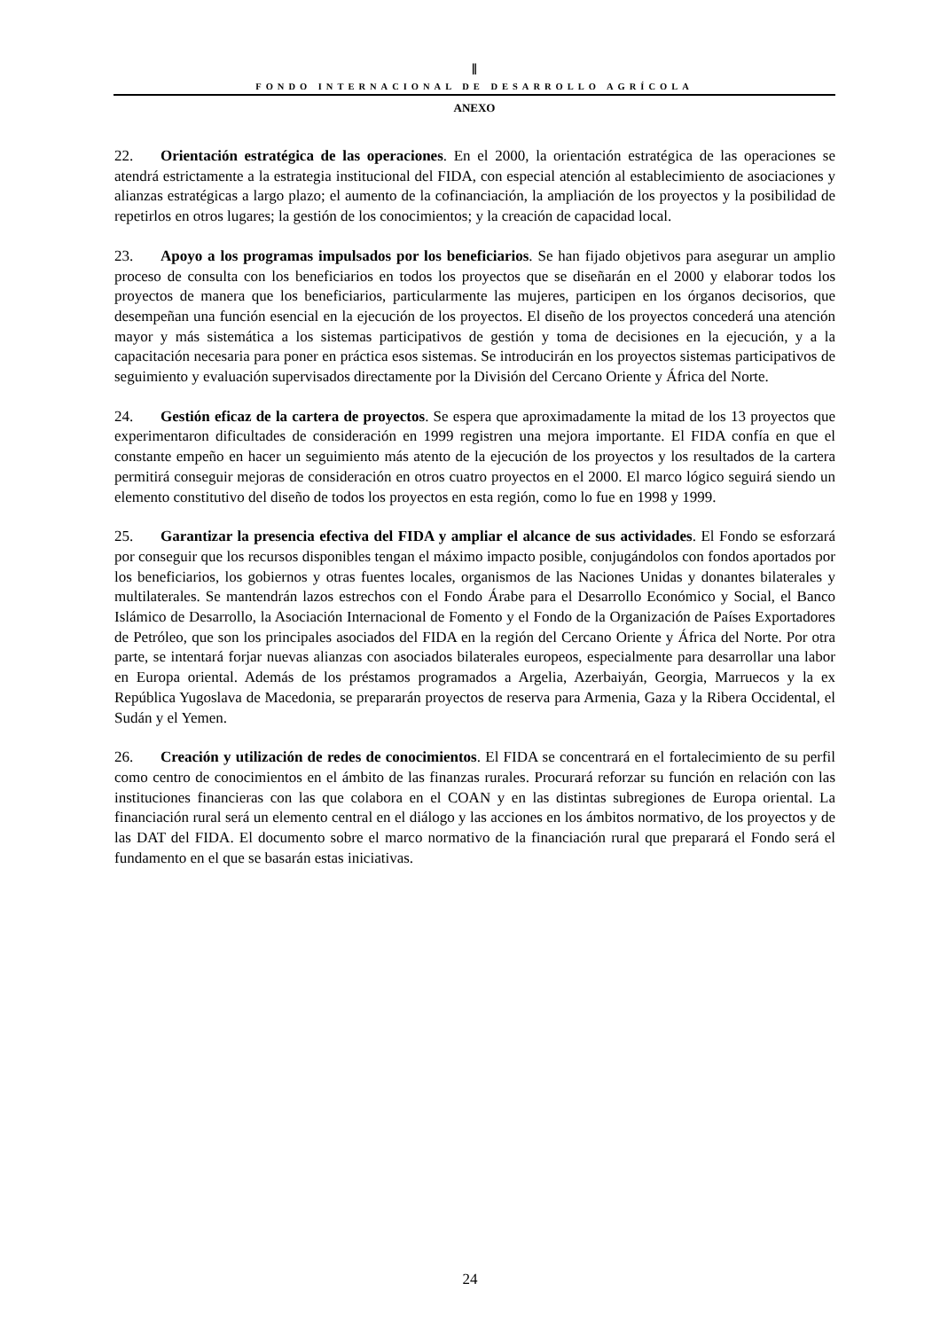ǁ
FONDO INTERNACIONAL DE DESARROLLO AGRÍCOLA
ANEXO
22. Orientación estratégica de las operaciones. En el 2000, la orientación estratégica de las operaciones se atendrá estrictamente a la estrategia institucional del FIDA, con especial atención al establecimiento de asociaciones y alianzas estratégicas a largo plazo; el aumento de la cofinanciación, la ampliación de los proyectos y la posibilidad de repetirlos en otros lugares; la gestión de los conocimientos; y la creación de capacidad local.
23. Apoyo a los programas impulsados por los beneficiarios. Se han fijado objetivos para asegurar un amplio proceso de consulta con los beneficiarios en todos los proyectos que se diseñarán en el 2000 y elaborar todos los proyectos de manera que los beneficiarios, particularmente las mujeres, participen en los órganos decisorios, que desempeñan una función esencial en la ejecución de los proyectos. El diseño de los proyectos concederá una atención mayor y más sistemática a los sistemas participativos de gestión y toma de decisiones en la ejecución, y a la capacitación necesaria para poner en práctica esos sistemas. Se introducirán en los proyectos sistemas participativos de seguimiento y evaluación supervisados directamente por la División del Cercano Oriente y África del Norte.
24. Gestión eficaz de la cartera de proyectos. Se espera que aproximadamente la mitad de los 13 proyectos que experimentaron dificultades de consideración en 1999 registren una mejora importante. El FIDA confía en que el constante empeño en hacer un seguimiento más atento de la ejecución de los proyectos y los resultados de la cartera permitirá conseguir mejoras de consideración en otros cuatro proyectos en el 2000. El marco lógico seguirá siendo un elemento constitutivo del diseño de todos los proyectos en esta región, como lo fue en 1998 y 1999.
25. Garantizar la presencia efectiva del FIDA y ampliar el alcance de sus actividades. El Fondo se esforzará por conseguir que los recursos disponibles tengan el máximo impacto posible, conjugándolos con fondos aportados por los beneficiarios, los gobiernos y otras fuentes locales, organismos de las Naciones Unidas y donantes bilaterales y multilaterales. Se mantendrán lazos estrechos con el Fondo Árabe para el Desarrollo Económico y Social, el Banco Islámico de Desarrollo, la Asociación Internacional de Fomento y el Fondo de la Organización de Países Exportadores de Petróleo, que son los principales asociados del FIDA en la región del Cercano Oriente y África del Norte. Por otra parte, se intentará forjar nuevas alianzas con asociados bilaterales europeos, especialmente para desarrollar una labor en Europa oriental. Además de los préstamos programados a Argelia, Azerbaiyán, Georgia, Marruecos y la ex República Yugoslava de Macedonia, se prepararán proyectos de reserva para Armenia, Gaza y la Ribera Occidental, el Sudán y el Yemen.
26. Creación y utilización de redes de conocimientos. El FIDA se concentrará en el fortalecimiento de su perfil como centro de conocimientos en el ámbito de las finanzas rurales. Procurará reforzar su función en relación con las instituciones financieras con las que colabora en el COAN y en las distintas subregiones de Europa oriental. La financiación rural será un elemento central en el diálogo y las acciones en los ámbitos normativo, de los proyectos y de las DAT del FIDA. El documento sobre el marco normativo de la financiación rural que preparará el Fondo será el fundamento en el que se basarán estas iniciativas.
24